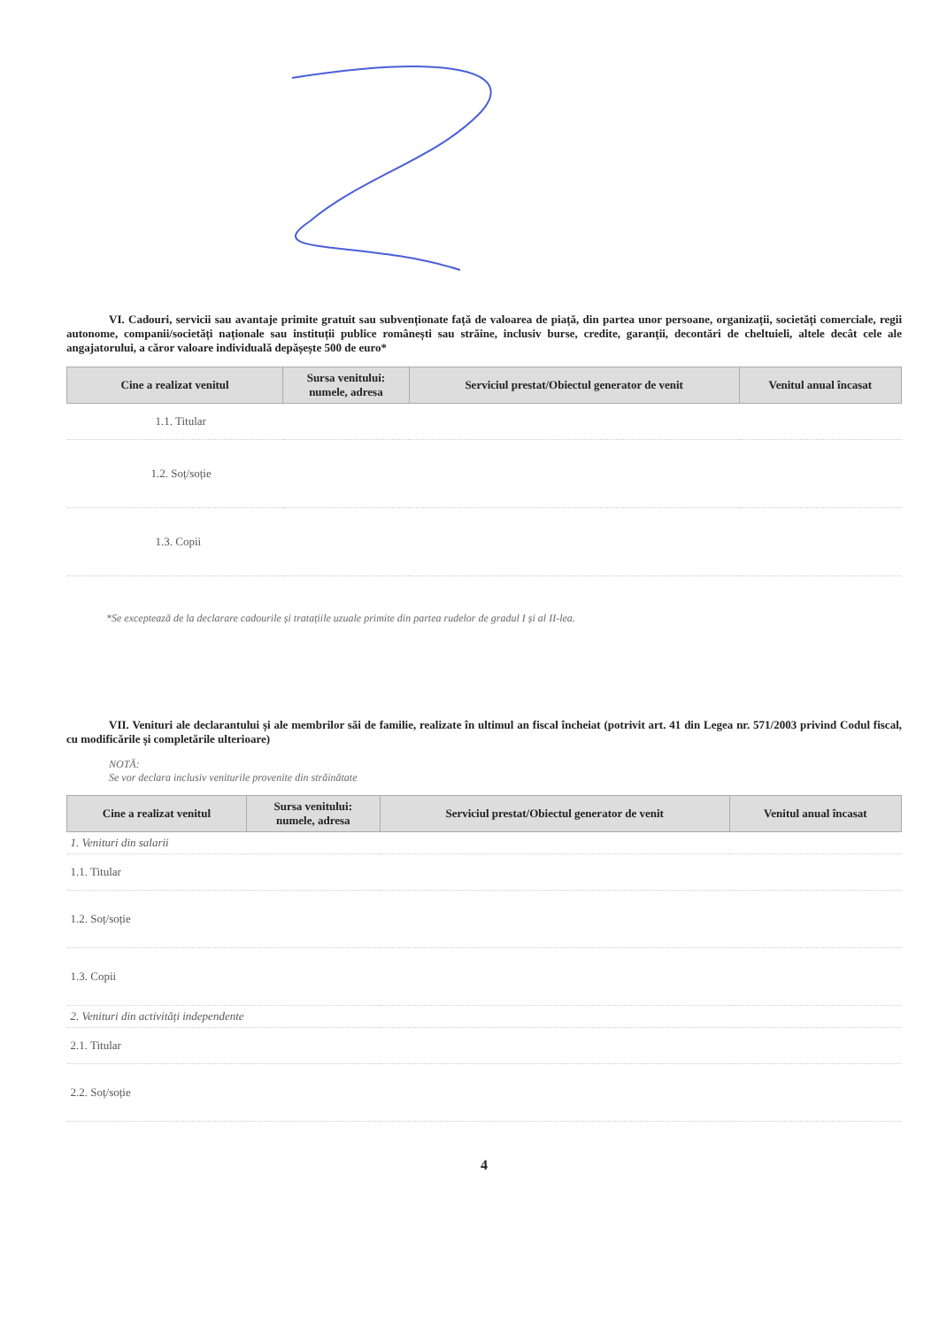VI. Cadouri, servicii sau avantaje primite gratuit sau subvenționate față de valoarea de piață, din partea unor persoane, organizații, societăți comerciale, regii autonome, companii/societăți naționale sau instituții publice românești sau străine, inclusiv burse, credite, garanții, decontări de cheltuieli, altele decât cele ale angajatorului, a căror valoare individuală depășește 500 de euro*
| Cine a realizat venitul | Sursa venitului: numele, adresa | Serviciul prestat/Obiectul generator de venit | Venitul anual încasat |
| --- | --- | --- | --- |
| 1.1. Titular | | | |
| 1.2. Soț/soție | | | |
| 1.3. Copii | | | |
*Se exceptează de la declarare cadourile și tratațiile uzuale primite din partea rudelor de gradul I și al II-lea.
VII. Venituri ale declarantului și ale membrilor săi de familie, realizate în ultimul an fiscal încheiat (potrivit art. 41 din Legea nr. 571/2003 privind Codul fiscal, cu modificările și completările ulterioare)
NOTĂ:
Se vor declara inclusiv veniturile provenite din străinătate
| Cine a realizat venitul | Sursa venitului: numele, adresa | Serviciul prestat/Obiectul generator de venit | Venitul anual încasat |
| --- | --- | --- | --- |
| 1. Venituri din salarii | | | |
| 1.1. Titular | | | |
| 1.2. Soț/soție | | | |
| 1.3. Copii | | | |
| 2. Venituri din activități independente | | | |
| 2.1. Titular | | | |
| 2.2. Soț/soție | | | |
4